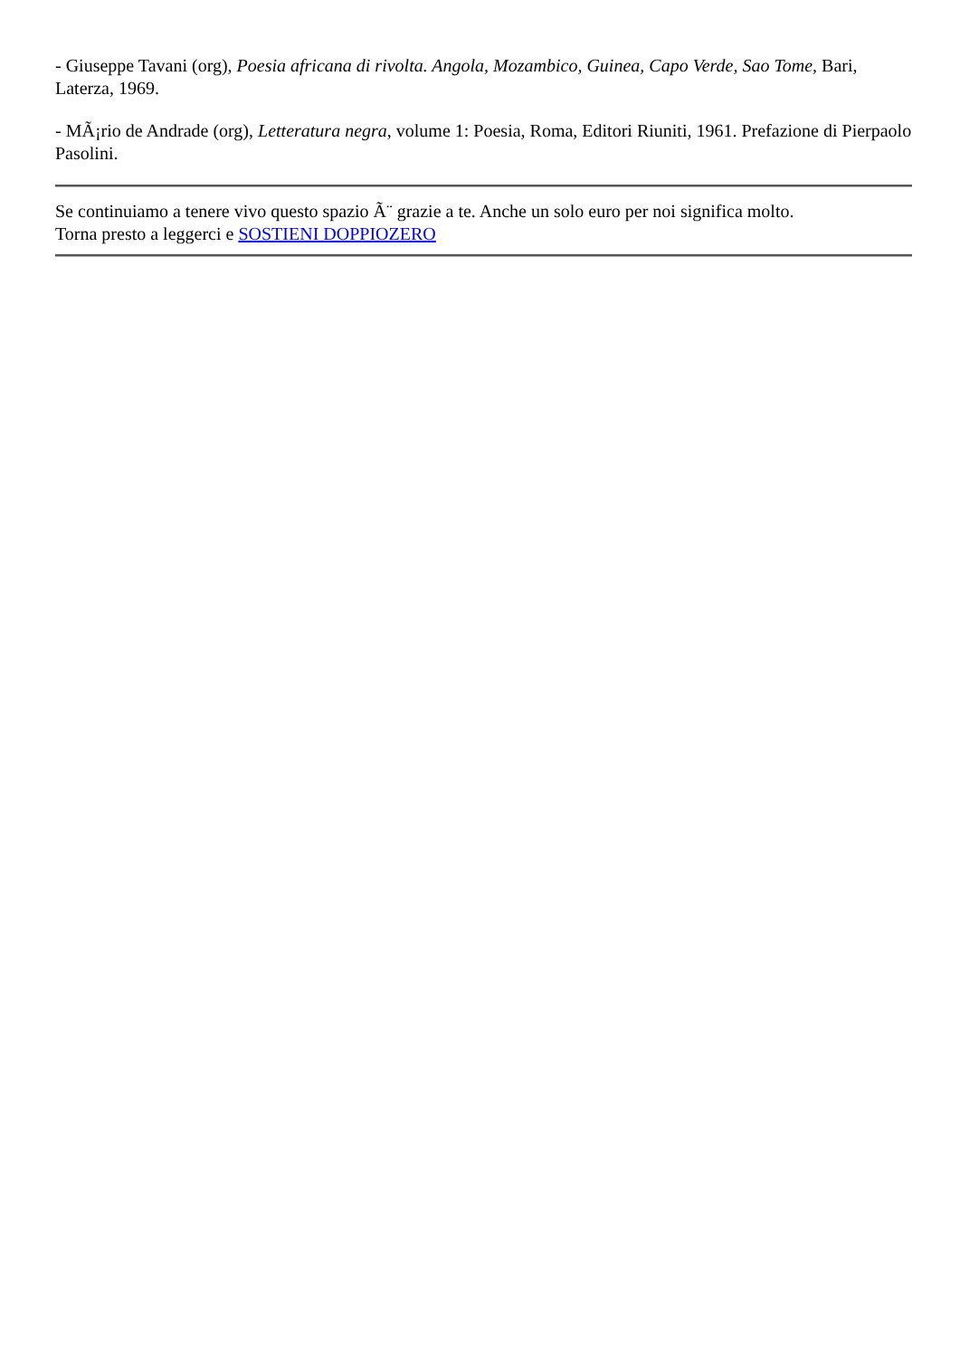- Giuseppe Tavani (org), Poesia africana di rivolta. Angola, Mozambico, Guinea, Capo Verde, Sao Tome, Bari, Laterza, 1969.
- MÃ¡rio de Andrade (org), Letteratura negra, volume 1: Poesia, Roma, Editori Riuniti, 1961. Prefazione di Pierpaolo Pasolini.
Se continuiamo a tenere vivo questo spazio Ã¨ grazie a te. Anche un solo euro per noi significa molto.
Torna presto a leggerci e SOSTIENI DOPPIOZERO